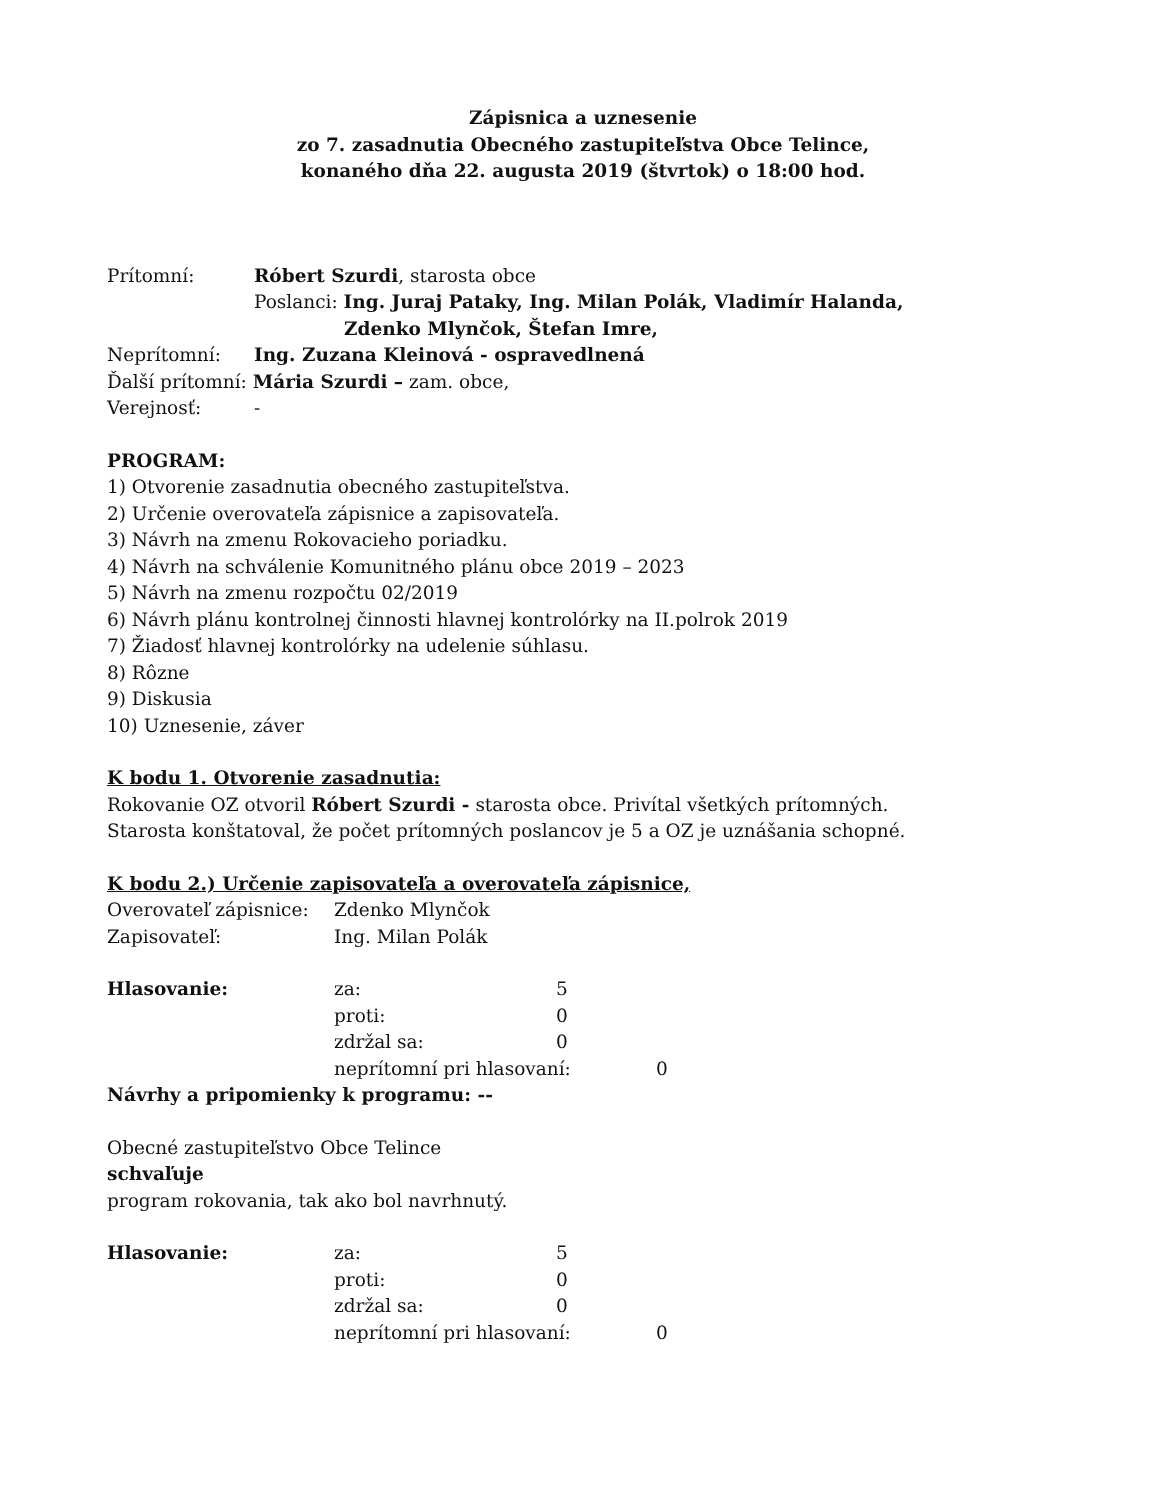Zápisnica a uznesenie
zo 7. zasadnutia Obecného zastupiteľstva Obce Telince,
konaného dňa 22. augusta 2019 (štvrtok) o 18:00 hod.
Prítomní: Róbert Szurdi, starosta obce
Poslanci: Ing. Juraj Pataky, Ing. Milan Polák, Vladimír Halanda,
Zdenko Mlynčok, Štefan Imre,
Neprítomní: Ing. Zuzana Kleinová - ospravedlnená
Ďalší prítomní: Mária Szurdi – zam. obce,
Verejnosť: -
PROGRAM:
1) Otvorenie zasadnutia obecného zastupiteľstva.
2) Určenie overovateľa zápisnice a zapisovateľa.
3) Návrh na zmenu Rokovacieho poriadku.
4) Návrh na schválenie Komunitného plánu obce 2019 – 2023
5) Návrh na zmenu rozpočtu 02/2019
6) Návrh plánu kontrolnej činnosti hlavnej kontrolórky na II.polrok 2019
7) Žiadosť hlavnej kontrolórky na udelenie súhlasu.
8) Rôzne
9) Diskusia
10) Uznesenie, záver
K bodu 1. Otvorenie zasadnutia:
Rokovanie OZ otvoril Róbert Szurdi - starosta obce. Privítal všetkých prítomných.
Starosta konštatoval, že počet prítomných poslancov je 5 a OZ je uznášania schopné.
K bodu 2.) Určenie zapisovateľa a overovateľa zápisnice,
Overovateľ zápisnice: Zdenko Mlynčok
Zapisovateľ: Ing. Milan Polák
Hlasovanie: za: 5
proti: 0
zdržal sa: 0
neprítomní pri hlasovaní: 0
Návrhy a pripomienky k programu: --
Obecné zastupiteľstvo Obce Telince
schvaľuje
program rokovania, tak ako bol navrhnutý.
Hlasovanie: za: 5
proti: 0
zdržal sa: 0
neprítomní pri hlasovaní: 0